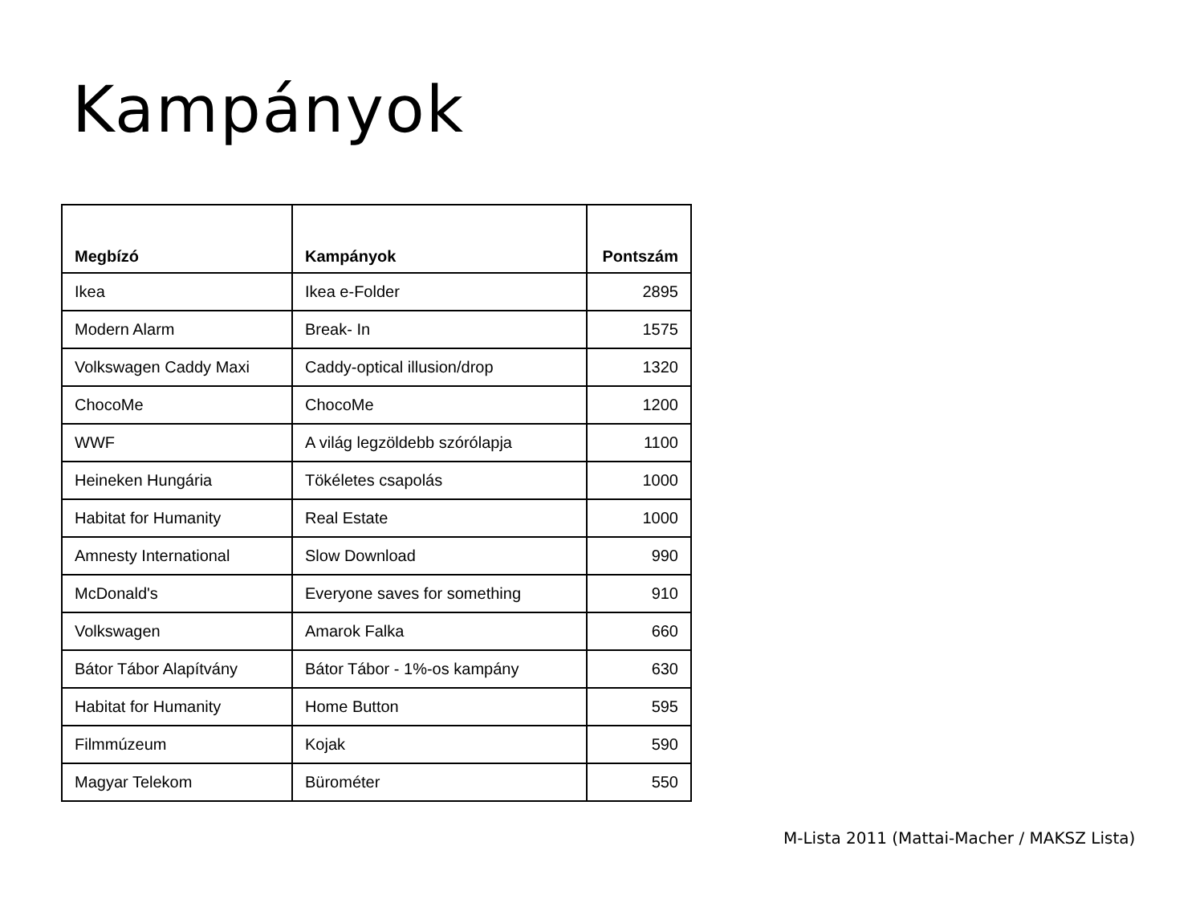Kampányok
| Megbízó | Kampányok | Pontszám |
| --- | --- | --- |
| Ikea | Ikea e-Folder | 2895 |
| Modern Alarm | Break- In | 1575 |
| Volkswagen Caddy Maxi | Caddy-optical illusion/drop | 1320 |
| ChocoMe | ChocoMe | 1200 |
| WWF | A világ legzöldebb szórólapja | 1100 |
| Heineken Hungária | Tökéletes csapolás | 1000 |
| Habitat for Humanity | Real Estate | 1000 |
| Amnesty International | Slow Download | 990 |
| McDonald's | Everyone saves for something | 910 |
| Volkswagen | Amarok Falka | 660 |
| Bátor Tábor Alapítvány | Bátor Tábor - 1%-os kampány | 630 |
| Habitat for Humanity | Home Button | 595 |
| Filmmúzeum | Kojak | 590 |
| Magyar Telekom | Bürométer | 550 |
M-Lista 2011 (Mattai-Macher / MAKSZ Lista)